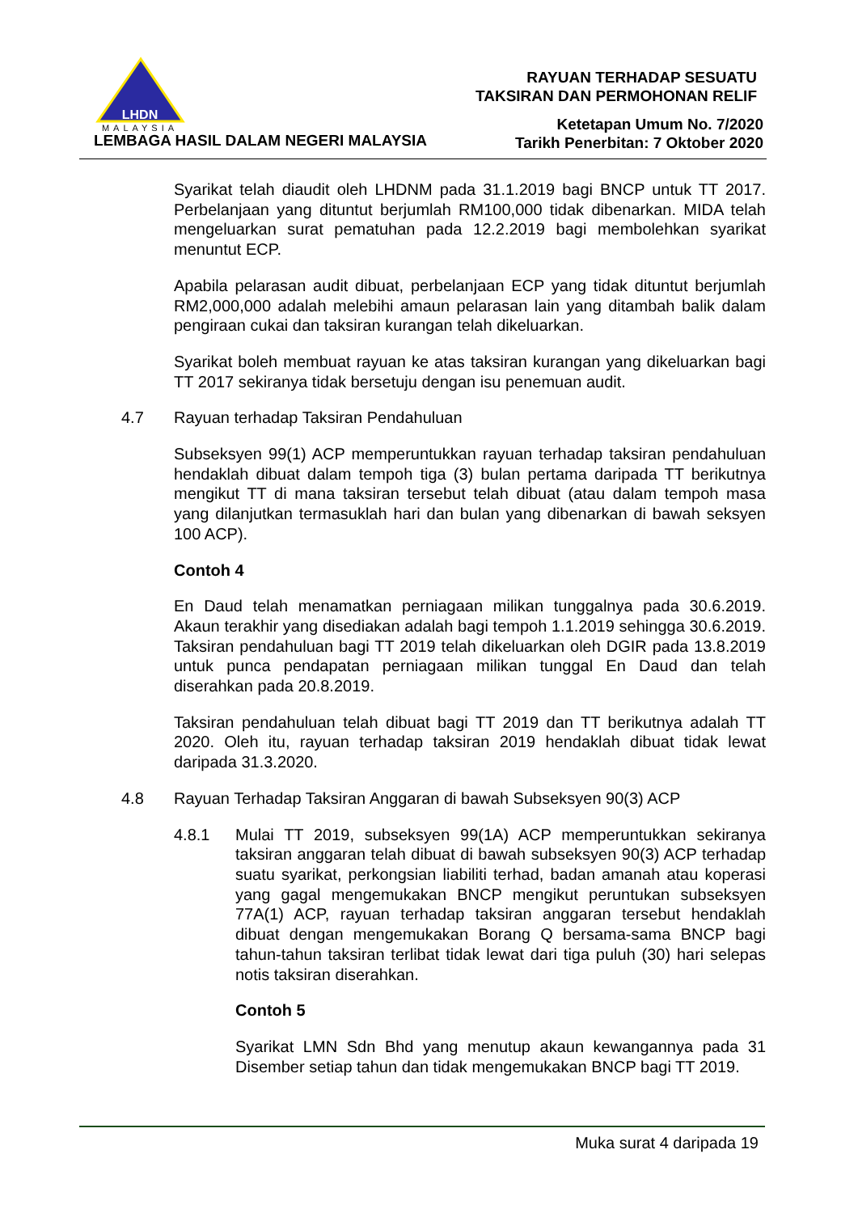LHDN
MALAYSIA
LEMBAGA HASIL DALAM NEGERI MALAYSIA
RAYUAN TERHADAP SESUATU
TAKSIRAN DAN PERMOHONAN RELIF
Ketetapan Umum No. 7/2020
Tarikh Penerbitan: 7 Oktober 2020
Syarikat telah diaudit oleh LHDNM pada 31.1.2019 bagi BNCP untuk TT 2017. Perbelanjaan yang dituntut berjumlah RM100,000 tidak dibenarkan. MIDA telah mengeluarkan surat pematuhan pada 12.2.2019 bagi membolehkan syarikat menuntut ECP.
Apabila pelarasan audit dibuat, perbelanjaan ECP yang tidak dituntut berjumlah RM2,000,000 adalah melebihi amaun pelarasan lain yang ditambah balik dalam pengiraan cukai dan taksiran kurangan telah dikeluarkan.
Syarikat boleh membuat rayuan ke atas taksiran kurangan yang dikeluarkan bagi TT 2017 sekiranya tidak bersetuju dengan isu penemuan audit.
4.7 Rayuan terhadap Taksiran Pendahuluan
Subseksyen 99(1) ACP memperuntukkan rayuan terhadap taksiran pendahuluan hendaklah dibuat dalam tempoh tiga (3) bulan pertama daripada TT berikutnya mengikut TT di mana taksiran tersebut telah dibuat (atau dalam tempoh masa yang dilanjutkan termasuklah hari dan bulan yang dibenarkan di bawah seksyen 100 ACP).
Contoh 4
En Daud telah menamatkan perniagaan milikan tunggalnya pada 30.6.2019. Akaun terakhir yang disediakan adalah bagi tempoh 1.1.2019 sehingga 30.6.2019. Taksiran pendahuluan bagi TT 2019 telah dikeluarkan oleh DGIR pada 13.8.2019 untuk punca pendapatan perniagaan milikan tunggal En Daud dan telah diserahkan pada 20.8.2019.
Taksiran pendahuluan telah dibuat bagi TT 2019 dan TT berikutnya adalah TT 2020. Oleh itu, rayuan terhadap taksiran 2019 hendaklah dibuat tidak lewat daripada 31.3.2020.
4.8 Rayuan Terhadap Taksiran Anggaran di bawah Subseksyen 90(3) ACP
4.8.1 Mulai TT 2019, subseksyen 99(1A) ACP memperuntukkan sekiranya taksiran anggaran telah dibuat di bawah subseksyen 90(3) ACP terhadap suatu syarikat, perkongsian liabiliti terhad, badan amanah atau koperasi yang gagal mengemukakan BNCP mengikut peruntukan subseksyen 77A(1) ACP, rayuan terhadap taksiran anggaran tersebut hendaklah dibuat dengan mengemukakan Borang Q bersama-sama BNCP bagi tahun-tahun taksiran terlibat tidak lewat dari tiga puluh (30) hari selepas notis taksiran diserahkan.
Contoh 5
Syarikat LMN Sdn Bhd yang menutup akaun kewangannya pada 31 Disember setiap tahun dan tidak mengemukakan BNCP bagi TT 2019.
Muka surat 4 daripada 19